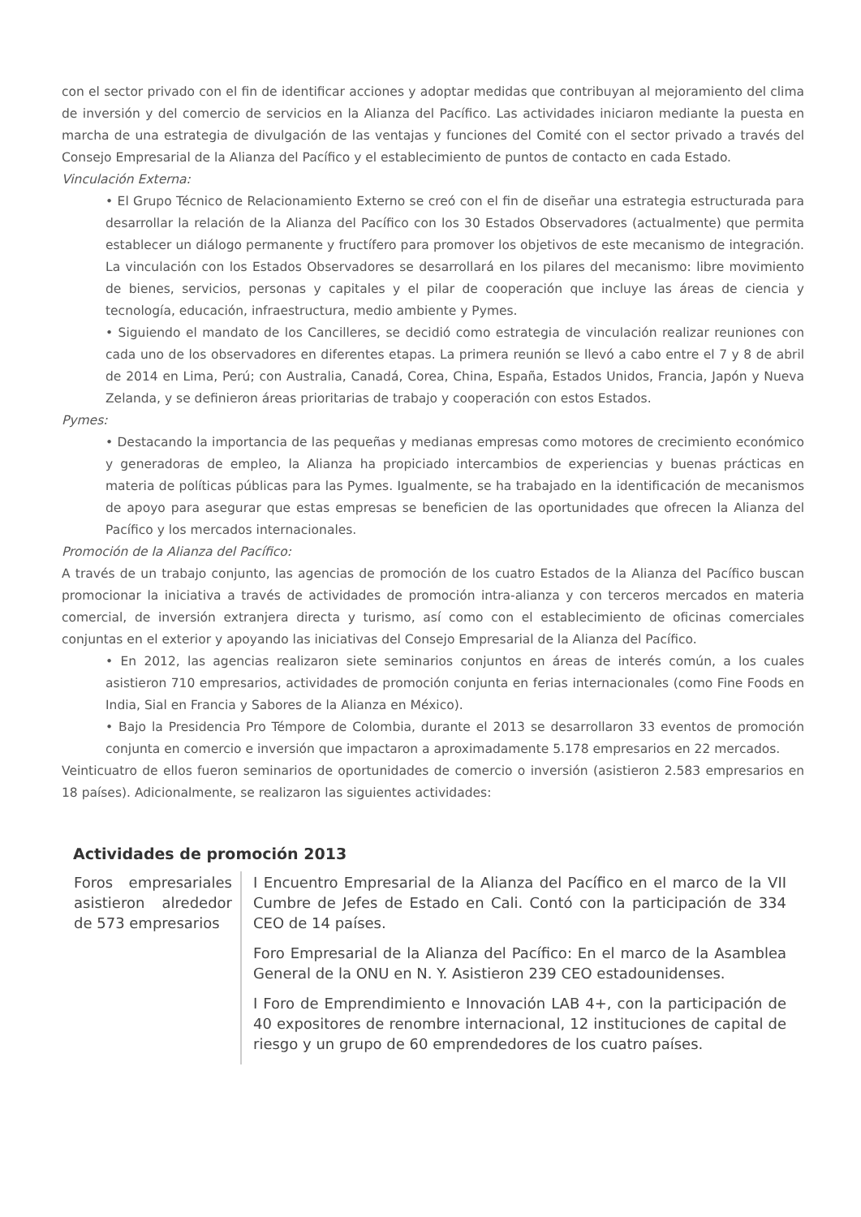con el sector privado con el fin de identificar acciones y adoptar medidas que contribuyan al mejoramiento del clima de inversión y del comercio de servicios en la Alianza del Pacífico. Las actividades iniciaron mediante la puesta en marcha de una estrategia de divulgación de las ventajas y funciones del Comité con el sector privado a través del Consejo Empresarial de la Alianza del Pacífico y el establecimiento de puntos de contacto en cada Estado.
Vinculación Externa:
• El Grupo Técnico de Relacionamiento Externo se creó con el fin de diseñar una estrategia estructurada para desarrollar la relación de la Alianza del Pacífico con los 30 Estados Observadores (actualmente) que permita establecer un diálogo permanente y fructífero para promover los objetivos de este mecanismo de integración. La vinculación con los Estados Observadores se desarrollará en los pilares del mecanismo: libre movimiento de bienes, servicios, personas y capitales y el pilar de cooperación que incluye las áreas de ciencia y tecnología, educación, infraestructura, medio ambiente y Pymes.
• Siguiendo el mandato de los Cancilleres, se decidió como estrategia de vinculación realizar reuniones con cada uno de los observadores en diferentes etapas. La primera reunión se llevó a cabo entre el 7 y 8 de abril de 2014 en Lima, Perú; con Australia, Canadá, Corea, China, España, Estados Unidos, Francia, Japón y Nueva Zelanda, y se definieron áreas prioritarias de trabajo y cooperación con estos Estados.
Pymes:
• Destacando la importancia de las pequeñas y medianas empresas como motores de crecimiento económico y generadoras de empleo, la Alianza ha propiciado intercambios de experiencias y buenas prácticas en materia de políticas públicas para las Pymes. Igualmente, se ha trabajado en la identificación de mecanismos de apoyo para asegurar que estas empresas se beneficien de las oportunidades que ofrecen la Alianza del Pacífico y los mercados internacionales.
Promoción de la Alianza del Pacífico:
A través de un trabajo conjunto, las agencias de promoción de los cuatro Estados de la Alianza del Pacífico buscan promocionar la iniciativa a través de actividades de promoción intra-alianza y con terceros mercados en materia comercial, de inversión extranjera directa y turismo, así como con el establecimiento de oficinas comerciales conjuntas en el exterior y apoyando las iniciativas del Consejo Empresarial de la Alianza del Pacífico.
• En 2012, las agencias realizaron siete seminarios conjuntos en áreas de interés común, a los cuales asistieron 710 empresarios, actividades de promoción conjunta en ferias internacionales (como Fine Foods en India, Sial en Francia y Sabores de la Alianza en México).
• Bajo la Presidencia Pro Témpore de Colombia, durante el 2013 se desarrollaron 33 eventos de promoción conjunta en comercio e inversión que impactaron a aproximadamente 5.178 empresarios en 22 mercados.
Veinticuatro de ellos fueron seminarios de oportunidades de comercio o inversión (asistieron 2.583 empresarios en 18 países). Adicionalmente, se realizaron las siguientes actividades:
Actividades de promoción 2013
| Foros empresariales asistieron alrededor de 573 empresarios | I Encuentro Empresarial de la Alianza del Pacífico en el marco de la VII Cumbre de Jefes de Estado en Cali. Contó con la participación de 334 CEO de 14 países. Foro Empresarial de la Alianza del Pacífico: En el marco de la Asamblea General de la ONU en N. Y. Asistieron 239 CEO estadounidenses. I Foro de Emprendimiento e Innovación LAB 4+, con la participación de 40 expositores de renombre internacional, 12 instituciones de capital de riesgo y un grupo de 60 emprendedores de los cuatro países. |